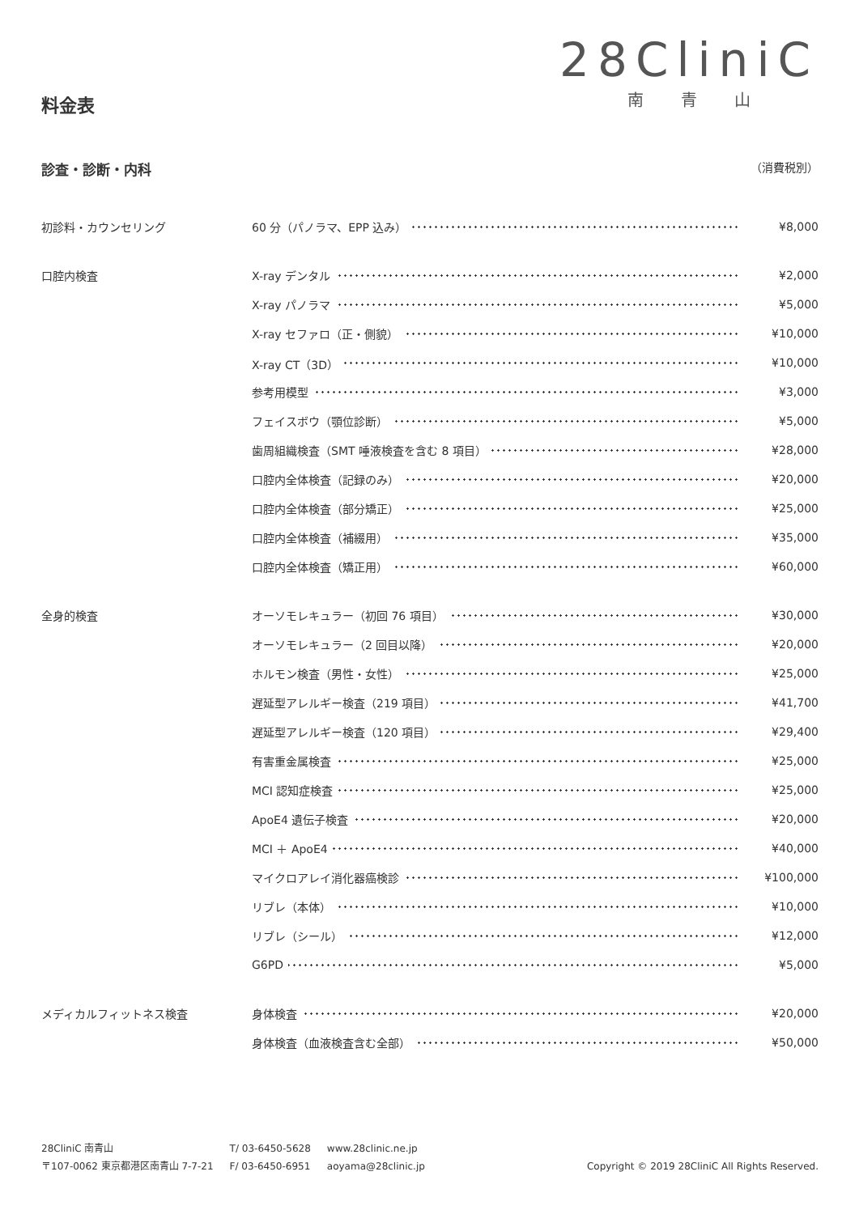28CliniC
南青山
料金表
診査・診断・内科 （消費税別）
| 初診料・カウンセリング | 60 分（パノラマ、EPP 込み） | ¥8,000 |
| 口腔内検査 | X-ray デンタル | ¥2,000 |
| | X-ray パノラマ | ¥5,000 |
| | X-ray セファロ（正・側貌） | ¥10,000 |
| | X-ray CT（3D） | ¥10,000 |
| | 参考用模型 | ¥3,000 |
| | フェイスボウ（顎位診断） | ¥5,000 |
| | 歯周組織検査（SMT 唾液検査を含む 8 項目） | ¥28,000 |
| | 口腔内全体検査（記録のみ） | ¥20,000 |
| | 口腔内全体検査（部分矯正） | ¥25,000 |
| | 口腔内全体検査（補綴用） | ¥35,000 |
| | 口腔内全体検査（矯正用） | ¥60,000 |
| 全身的検査 | オーソモレキュラー（初回 76 項目） | ¥30,000 |
| | オーソモレキュラー（2 回目以降） | ¥20,000 |
| | ホルモン検査（男性・女性） | ¥25,000 |
| | 遅延型アレルギー検査（219 項目） | ¥41,700 |
| | 遅延型アレルギー検査（120 項目） | ¥29,400 |
| | 有害重金属検査 | ¥25,000 |
| | MCI 認知症検査 | ¥25,000 |
| | ApoE4 遺伝子検査 | ¥20,000 |
| | MCI ＋ ApoE4 | ¥40,000 |
| | マイクロアレイ消化器癌検診 | ¥100,000 |
| | リブレ（本体） | ¥10,000 |
| | リブレ（シール） | ¥12,000 |
| | G6PD | ¥5,000 |
| メディカルフィットネス検査 | 身体検査 | ¥20,000 |
| | 身体検査（血液検査含む全部） | ¥50,000 |
28CliniC 南青山
〒107-0062 東京都港区南青山 7-7-21
T/ 03-6450-5628
F/ 03-6450-6951
www.28clinic.ne.jp
aoyama@28clinic.jp
Copyright © 2019 28CliniC All Rights Reserved.